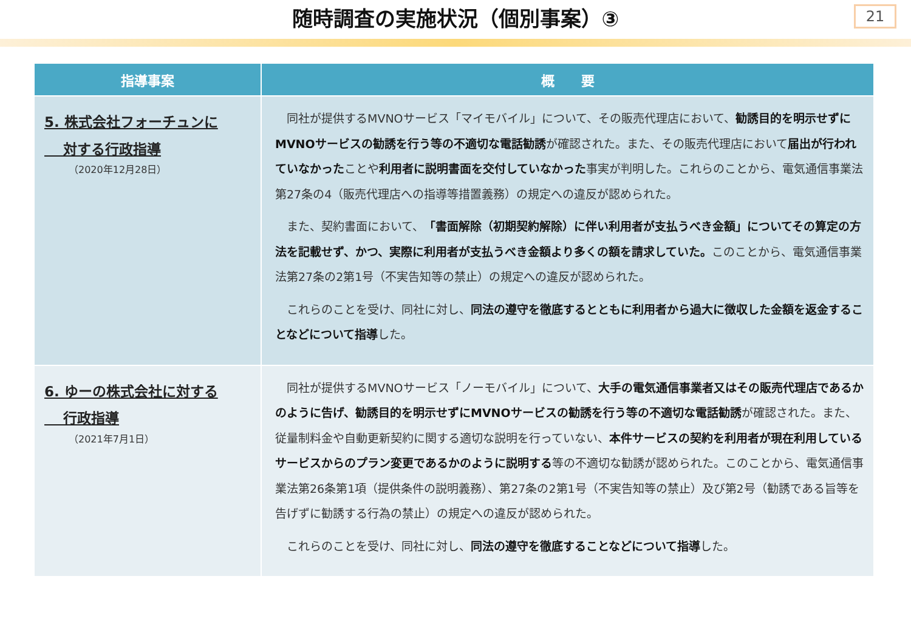随時調査の実施状況（個別事案）③
21
| 指導事案 | 概 要 |
| --- | --- |
| 5. 株式会社フォーチュンに 対する行政指導 （2020年12月28日） | 同社が提供するMVNOサービス「マイモバイル」について、その販売代理店において、 勧誘目的を明示せずにMVNOサービスの勧誘を行う等の不適切な電話勧誘 が確認された。また、その販売代理店において 届出が行われていなかった ことや 利用者に説明書面を交付していなかった 事実が判明した。これらのことから、電気通信事業法第27条の4（販売代理店への指導等措置義務）の規定への違反が認められた。 また、契約書面において、 「書面解除（初期契約解除）に伴い利用者が支払うべき金額」についてその算定の方法を記載せず、かつ、実際に利用者が支払うべき金額より多くの額を請求していた。 このことから、電気通信事業法第27条の2第1号（不実告知等の禁止）の規定への違反が認められた。 これらのことを受け、同社に対し、 同法の遵守を徹底するとともに利用者から過大に徴収した金額を返金することなどについて指導 した。 |
| 6. ゆーの株式会社に対する 行政指導 （2021年7月1日） | 同社が提供するMVNOサービス「ノーモバイル」について、 大手の電気通信事業者又はその販売代理店であるかのように告げ、勧誘目的を明示せずにMVNOサービスの勧誘を行う等の不適切な電話勧誘 が確認された。また、従量制料金や自動更新契約に関する適切な説明を行っていない、 本件サービスの契約を利用者が現在利用しているサービスからのプラン変更であるかのように説明する 等の不適切な勧誘が認められた。このことから、電気通信事業法第26条第1項（提供条件の説明義務）、第27条の2第1号（不実告知等の禁止）及び第2号（勧誘である旨等を告げずに勧誘する行為の禁止）の規定への違反が認められた。 これらのことを受け、同社に対し、 同法の遵守を徹底することなどについて指導 した。 |